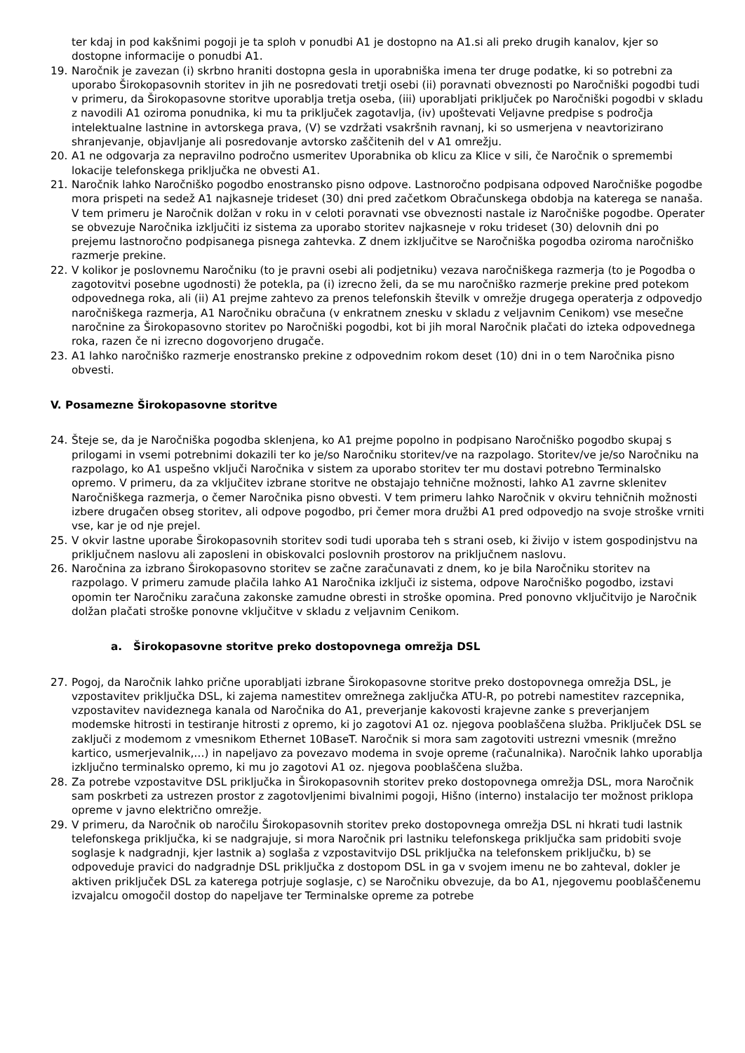ter kdaj in pod kakšnimi pogoji je ta sploh v ponudbi A1 je dostopno na A1.si ali preko drugih kanalov, kjer so dostopne informacije o ponudbi A1.
19. Naročnik je zavezan (i) skrbno hraniti dostopna gesla in uporabniška imena ter druge podatke, ki so potrebni za uporabo Širokopasovnih storitev in jih ne posredovati tretji osebi (ii) poravnati obveznosti po Naročniški pogodbi tudi v primeru, da Širokopasovne storitve uporablja tretja oseba, (iii) uporabljati priključek po Naročniški pogodbi v skladu z navodili A1 oziroma ponudnika, ki mu ta priključek zagotavlja, (iv) upoštevati Veljavne predpise s področja intelektualne lastnine in avtorskega prava, (V) se vzdržati vsakršnih ravnanj, ki so usmerjena v neavtorizirano shranjevanje, objavljanje ali posredovanje avtorsko zaščitenih del v A1 omrežju.
20. A1 ne odgovarja za nepravilno področno usmeritev Uporabnika ob klicu za Klice v sili, če Naročnik o spremembi lokacije telefonskega priključka ne obvesti A1.
21. Naročnik lahko Naročniško pogodbo enostransko pisno odpove. Lastnoročno podpisana odpoved Naročniške pogodbe mora prispeti na sedež A1 najkasneje trideset (30) dni pred začetkom Obračunskega obdobja na katerega se nanaša. V tem primeru je Naročnik dolžan v roku in v celoti poravnati vse obveznosti nastale iz Naročniške pogodbe. Operater se obvezuje Naročnika izključiti iz sistema za uporabo storitev najkasneje v roku trideset (30) delovnih dni po prejemu lastnoročno podpisanega pisnega zahtevka. Z dnem izključitve se Naročniška pogodba oziroma naročniško razmerje prekine.
22. V kolikor je poslovnemu Naročniku (to je pravni osebi ali podjetniku) vezava naročniškega razmerja (to je Pogodba o zagotovitvi posebne ugodnosti) že potekla, pa (i) izrecno želi, da se mu naročniško razmerje prekine pred potekom odpovednega roka, ali (ii) A1 prejme zahtevo za prenos telefonskih številk v omrežje drugega operaterja z odpovedjo naročniškega razmerja, A1 Naročniku obračuna (v enkratnem znesku v skladu z veljavnim Cenikom) vse mesečne naročnine za Širokopasovno storitev po Naročniški pogodbi, kot bi jih moral Naročnik plačati do izteka odpovednega roka, razen če ni izrecno dogovorjeno drugače.
23. A1 lahko naročniško razmerje enostransko prekine z odpovednim rokom deset (10) dni in o tem Naročnika pisno obvesti.
V. Posamezne Širokopasovne storitve
24. Šteje se, da je Naročniška pogodba sklenjena, ko A1 prejme popolno in podpisano Naročniško pogodbo skupaj s prilogami in vsemi potrebnimi dokazili ter ko je/so Naročniku storitev/ve na razpolago. Storitev/ve je/so Naročniku na razpolago, ko A1 uspešno vključi Naročnika v sistem za uporabo storitev ter mu dostavi potrebno Terminalsko opremo. V primeru, da za vključitev izbrane storitve ne obstajajo tehnične možnosti, lahko A1 zavrne sklenitev Naročniškega razmerja, o čemer Naročnika pisno obvesti. V tem primeru lahko Naročnik v okviru tehničnih možnosti izbere drugačen obseg storitev, ali odpove pogodbo, pri čemer mora družbi A1 pred odpovedjo na svoje stroške vrniti vse, kar je od nje prejel.
25. V okvir lastne uporabe Širokopasovnih storitev sodi tudi uporaba teh s strani oseb, ki živijo v istem gospodinjstvu na priključnem naslovu ali zaposleni in obiskovalci poslovnih prostorov na priključnem naslovu.
26. Naročnina za izbrano Širokopasovno storitev se začne zaračunavati z dnem, ko je bila Naročniku storitev na razpolago. V primeru zamude plačila lahko A1 Naročnika izključi iz sistema, odpove Naročniško pogodbo, izstavi opomin ter Naročniku zaračuna zakonske zamudne obresti in stroške opomina. Pred ponovno vključitvijo je Naročnik dolžan plačati stroške ponovne vključitve v skladu z veljavnim Cenikom.
a. Širokopasovne storitve preko dostopovnega omrežja DSL
27. Pogoj, da Naročnik lahko prične uporabljati izbrane Širokopasovne storitve preko dostopovnega omrežja DSL, je vzpostavitev priključka DSL, ki zajema namestitev omrežnega zaključka ATU-R, po potrebi namestitev razcepnika, vzpostavitev navideznega kanala od Naročnika do A1, preverjanje kakovosti krajevne zanke s preverjanjem modemske hitrosti in testiranje hitrosti z opremo, ki jo zagotovi A1 oz. njegova pooblaščena služba. Priključek DSL se zaključi z modemom z vmesnikom Ethernet 10BaseT. Naročnik si mora sam zagotoviti ustrezni vmesnik (mrežno kartico, usmerjevalnik,…) in napeljavo za povezavo modema in svoje opreme (računalnika). Naročnik lahko uporablja izključno terminalsko opremo, ki mu jo zagotovi A1 oz. njegova pooblaščena služba.
28. Za potrebe vzpostavitve DSL priključka in Širokopasovnih storitev preko dostopovnega omrežja DSL, mora Naročnik sam poskrbeti za ustrezen prostor z zagotovljenimi bivalnimi pogoji, Hišno (interno) instalacijo ter možnost priklopa opreme v javno električno omrežje.
29. V primeru, da Naročnik ob naročilu Širokopasovnih storitev preko dostopovnega omrežja DSL ni hkrati tudi lastnik telefonskega priključka, ki se nadgrajuje, si mora Naročnik pri lastniku telefonskega priključka sam pridobiti svoje soglasje k nadgradnji, kjer lastnik a) soglaša z vzpostavitvijo DSL priključka na telefonskem priključku, b) se odpoveduje pravici do nadgradnje DSL priključka z dostopom DSL in ga v svojem imenu ne bo zahteval, dokler je aktiven priključek DSL za katerega potrjuje soglasje, c) se Naročniku obvezuje, da bo A1, njegovemu pooblaščenemu izvajalcu omogočil dostop do napeljave ter Terminalske opreme za potrebe